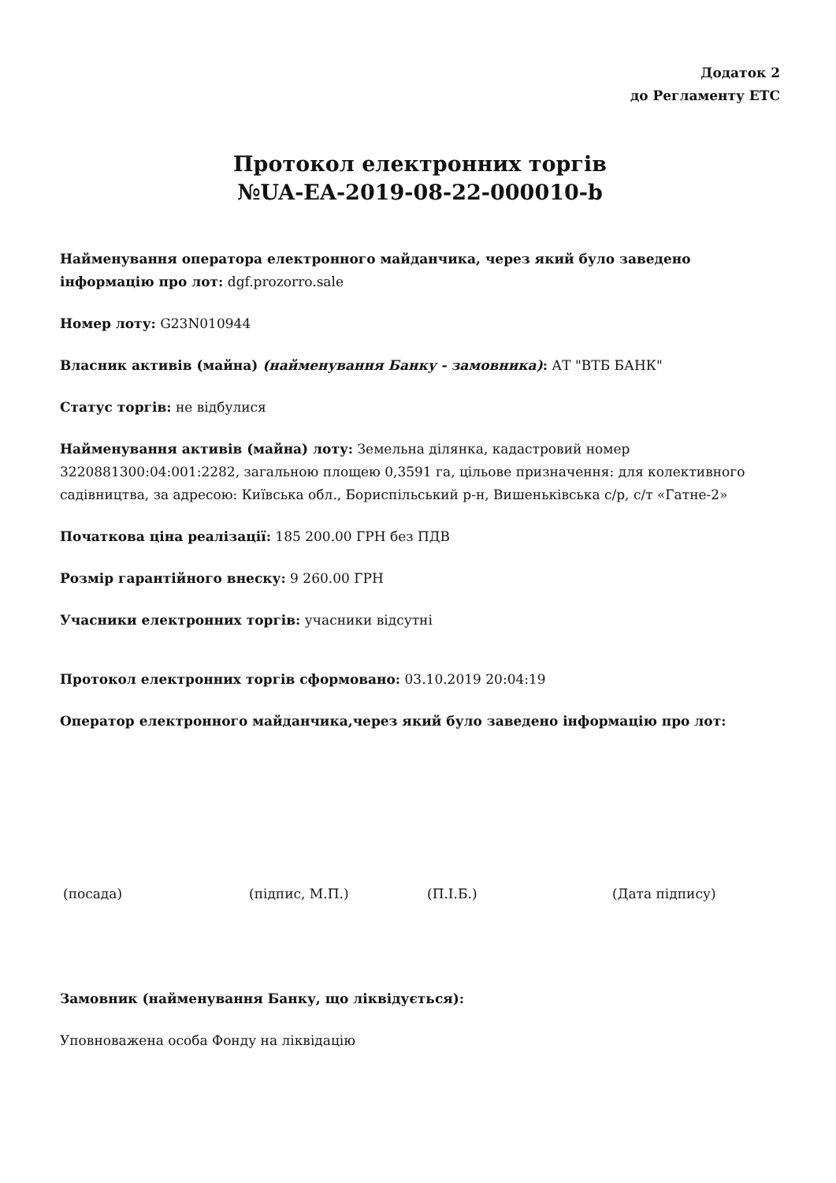Додаток 2
до Регламенту ЕТС
Протокол електронних торгів
№UA-EA-2019-08-22-000010-b
Найменування оператора електронного майданчика, через який було заведено інформацію про лот: dgf.prozorro.sale
Номер лоту: G23N010944
Власник активів (майна) (найменування Банку - замовника): АТ "ВТБ БАНК"
Статус торгів: не відбулися
Найменування активів (майна) лоту: Земельна ділянка, кадастровий номер 3220881300:04:001:2282, загальною площею 0,3591 га, цільове призначення: для колективного садівництва, за адресою: Київська обл., Бориспільський р-н, Вишеньківська с/р, с/т «Гатне-2»
Початкова ціна реалізації: 185 200.00 ГРН без ПДВ
Розмір гарантійного внеску: 9 260.00 ГРН
Учасники електронних торгів: учасники відсутні
Протокол електронних торгів сформовано: 03.10.2019 20:04:19
Оператор електронного майданчика,через який було заведено інформацію про лот:
(посада) (підпис, М.П.) (П.І.Б.) (Дата підпису)
Замовник (найменування Банку, що ліквідується):
Уповноважена особа Фонду на ліквідацію